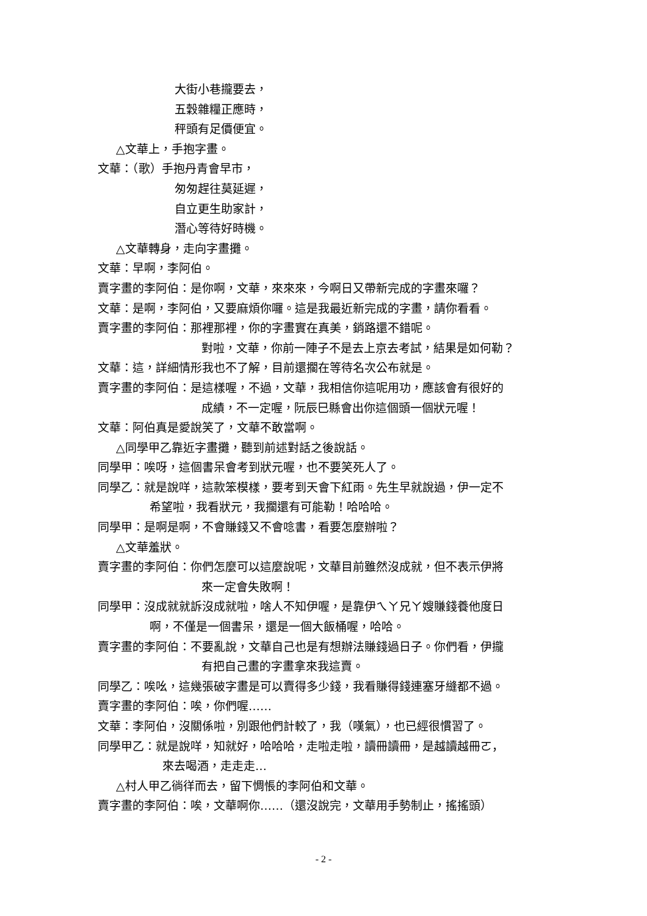大街小巷攏要去，
五穀雜糧正應時，
秤頭有足價便宜。
△文華上，手抱字畫。
文華：（歌）手抱丹青會早市，
匆匆趕往莫延遲，
自立更生助家計，
潛心等待好時機。
△文華轉身，走向字畫攤。
文華：早啊，李阿伯。
賣字畫的李阿伯：是你啊，文華，來來來，今啊日又帶新完成的字畫來囉？
文華：是啊，李阿伯，又要麻煩你囉。這是我最近新完成的字畫，請你看看。
賣字畫的李阿伯：那裡那裡，你的字畫實在真美，銷路還不錯呢。
對啦，文華，你前一陣子不是去上京去考試，結果是如何勒？
文華：這，詳細情形我也不了解，目前還擱在等待名次公布就是。
賣字畫的李阿伯：是這樣喔，不過，文華，我相信你這呢用功，應該會有很好的
成績，不一定喔，阮辰巳縣會出你這個頭一個狀元喔！
文華：阿伯真是愛說笑了，文華不敢當啊。
△同學甲乙靠近字畫攤，聽到前述對話之後說話。
同學甲：唉呀，這個書呆會考到狀元喔，也不要笑死人了。
同學乙：就是說咩，這款笨模樣，要考到天會下紅雨。先生早就說過，伊一定不
希望啦，我看狀元，我擱還有可能勒！哈哈哈。
同學甲：是啊是啊，不會賺錢又不會唸書，看要怎麼辦啦？
△文華羞狀。
賣字畫的李阿伯：你們怎麼可以這麼說呢，文華目前雖然沒成就，但不表示伊將
來一定會失敗啊！
同學甲：沒成就就訴沒成就啦，啥人不知伊喔，是靠伊ㄟㄚ兄ㄚ嫂賺錢養他度日
啊，不僅是一個書呆，還是一個大飯桶喔，哈哈。
賣字畫的李阿伯：不要亂說，文華自己也是有想辦法賺錢過日子。你們看，伊攏
有把自己畫的字畫拿來我這賣。
同學乙：唉吆，這幾張破字畫是可以賣得多少錢，我看賺得錢連塞牙縫都不過。
賣字畫的李阿伯：唉，你們喔……
文華：李阿伯，沒關係啦，別跟他們計較了，我（嘆氣），也已經很慣習了。
同學甲乙：就是說咩，知就好，哈哈哈，走啦走啦，讀冊讀冊，是越讀越冊ㄛ，
來去喝酒，走走走…
△村人甲乙徜徉而去，留下惆悵的李阿伯和文華。
賣字畫的李阿伯：唉，文華啊你……（還沒說完，文華用手勢制止，搖搖頭）
- 2 -